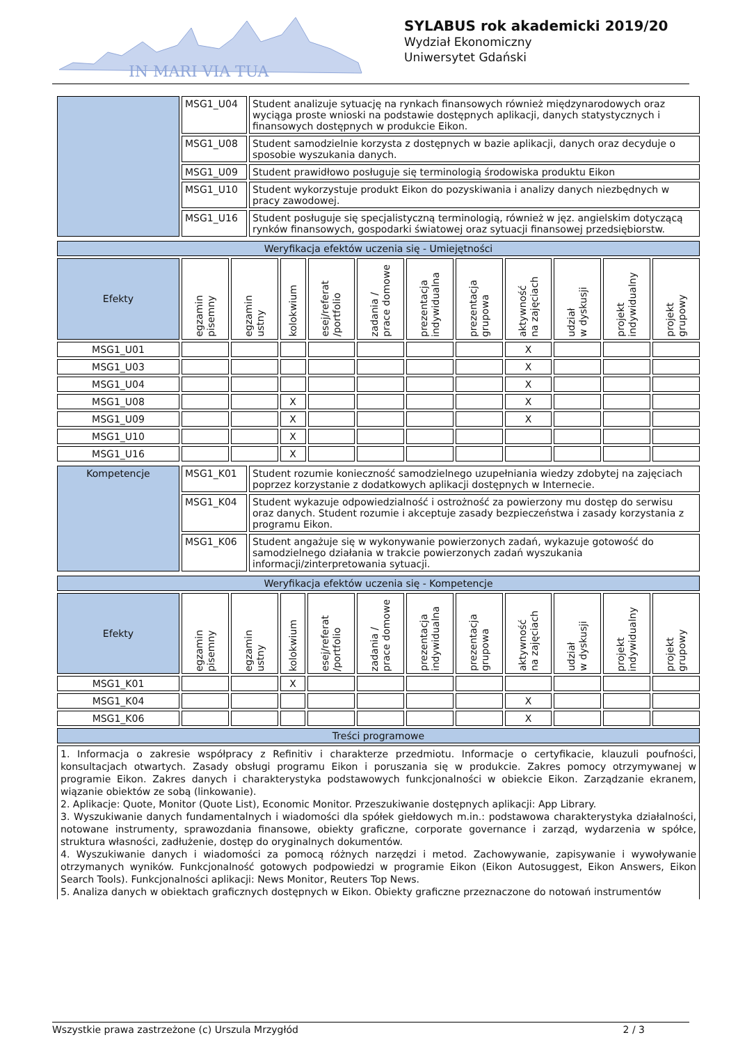IN MARI VIA TUA
SYLABUS rok akademicki 2019/20
Wydział Ekonomiczny
Uniwersytet Gdański
| | MSG1_U04 | Student analizuje sytuację na rynkach finansowych również międzynarodowych oraz wyciąga proste wnioski na podstawie dostępnych aplikacji, danych statystycznych i finansowych dostępnych w produkcie Eikon. |
| | MSG1_U08 | Student samodzielnie korzysta z dostępnych w bazie aplikacji, danych oraz decyduje o sposobie wyszukania danych. |
| | MSG1_U09 | Student prawidłowo posługuje się terminologią środowiska produktu Eikon |
| | MSG1_U10 | Student wykorzystuje produkt Eikon do pozyskiwania i analizy danych niezbędnych w pracy zawodowej. |
| | MSG1_U16 | Student posługuje się specjalistyczną terminologią, również w jęz. angielskim dotyczącą rynków finansowych, gospodarki światowej oraz sytuacji finansowej przedsiębiorstw. |
| Weryfikacja efektów uczenia się - Umiejętności | | | | | | | | | | | |
| Efekty | egzamin pisemny | egzamin ustny | kolokwium | esej/referat /portfolio | zadania / prace domowe | prezentacja indywidualna | prezentacja grupowa | aktywność na zajęciach | udział w dyskusji | projekt indywidualny | projekt grupowy |
| MSG1_U01 | | | | | | | | X | | | |
| MSG1_U03 | | | | | | | | X | | | |
| MSG1_U04 | | | | | | | | X | | | |
| MSG1_U08 | | | X | | | | | X | | | |
| MSG1_U09 | | | X | | | | | X | | | |
| MSG1_U10 | | | X | | | | | | | | |
| MSG1_U16 | | | X | | | | | | | | |
| Kompetencje | MSG1_K01 | Student rozumie konieczność samodzielnego uzupełniania wiedzy zdobytej na zajęciach poprzez korzystanie z dodatkowych aplikacji dostępnych w Internecie. |
| | MSG1_K04 | Student wykazuje odpowiedzialność i ostrożność za powierzony mu dostęp do serwisu oraz danych. Student rozumie i akceptuje zasady bezpieczeństwa i zasady korzystania z programu Eikon. |
| | MSG1_K06 | Student angażuje się w wykonywanie powierzonych zadań, wykazuje gotowość do samodzielnego działania w trakcie powierzonych zadań wyszukania informacji/zinterpretowania sytuacji. |
| Weryfikacja efektów uczenia się - Kompetencje | | | | | | | | | | | |
| Efekty | egzamin pisemny | egzamin ustny | kolokwium | esej/referat /portfolio | zadania / prace domowe | prezentacja indywidualna | prezentacja grupowa | aktywność na zajęciach | udział w dyskusji | projekt indywidualny | projekt grupowy |
| MSG1_K01 | | | X | | | | | | | | |
| MSG1_K04 | | | | | | | | X | | | |
| MSG1_K06 | | | | | | | | X | | | |
| Treści programowe | | | | | | | | | | | |
| 1. Informacja o zakresie współpracy z Refinitiv i charakterze przedmiotu. Informacje o certyfikacie, klauzuli poufności, konsultacjach otwartych. Zasady obsługi programu Eikon i poruszania się w produkcie. Zakres pomocy otrzymywanej w programie Eikon. Zakres danych i charakterystyka podstawowych funkcjonalności w obiekcie Eikon. Zarządzanie ekranem, wiązanie obiektów ze sobą (linkowanie). 2. Aplikacje: Quote, Monitor (Quote List), Economic Monitor. Przeszukiwanie dostępnych aplikacji: App Library. 3. Wyszukiwanie danych fundamentalnych i wiadomości dla spółek giełdowych m.in.: podstawowa charakterystyka działalności, notowane instrumenty, sprawozdania finansowe, obiekty graficzne, corporate governance i zarząd, wydarzenia w spółce, struktura własności, zadłużenie, dostęp do oryginalnych dokumentów. 4. Wyszukiwanie danych i wiadomości za pomocą różnych narzędzi i metod. Zachowywanie, zapisywanie i wywoływanie otrzymanych wyników. Funkcjonalność gotowych podpowiedzi w programie Eikon (Eikon Autosuggest, Eikon Answers, Eikon Search Tools). Funkcjonalności aplikacji: News Monitor, Reuters Top News. 5. Analiza danych w obiektach graficznych dostępnych w Eikon. Obiekty graficzne przeznaczone do notowań instrumentów | | | | | | | | | | | |
Wszystkie prawa zastrzeżone (c) Urszula Mrzygłód 2 / 3